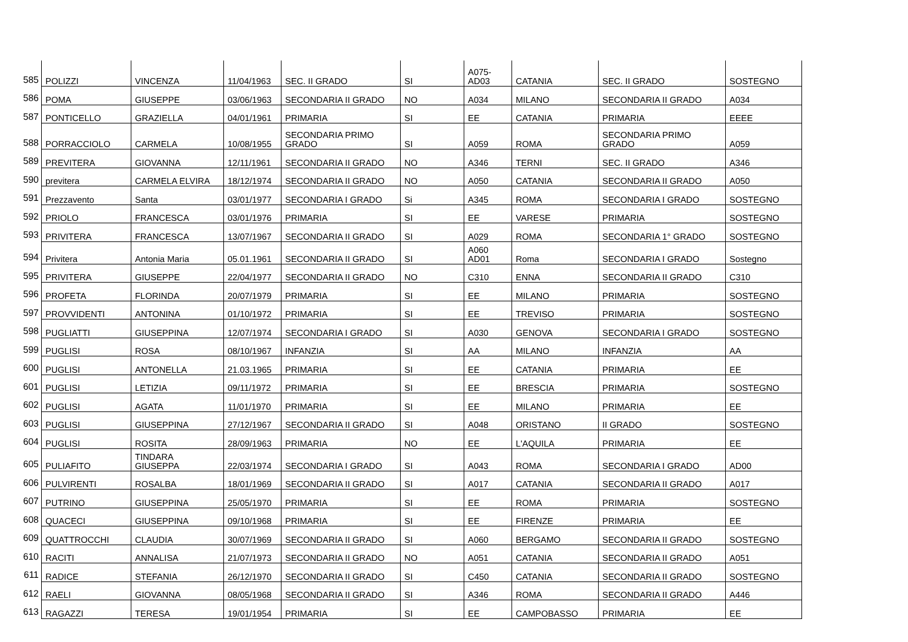| 585 | POLIZZI | VINCENZA | 11/04/1963 | SEC. II GRADO | SI | A075- AD03 | CATANIA | SEC. II GRADO | SOSTEGNO |
| 586 | POMA | GIUSEPPE | 03/06/1963 | SECONDARIA II GRADO | NO | A034 | MILANO | SECONDARIA II GRADO | A034 |
| 587 | PONTICELLO | GRAZIELLA | 04/01/1961 | PRIMARIA | SI | EE | CATANIA | PRIMARIA | EEEE |
| 588 | PORRACCIOLO | CARMELA | 10/08/1955 | SECONDARIA PRIMO GRADO | SI | A059 | ROMA | SECONDARIA PRIMO GRADO | A059 |
| 589 | PREVITERA | GIOVANNA | 12/11/1961 | SECONDARIA II GRADO | NO | A346 | TERNI | SEC. II GRADO | A346 |
| 590 | previtera | CARMELA ELVIRA | 18/12/1974 | SECONDARIA II GRADO | NO | A050 | CATANIA | SECONDARIA II GRADO | A050 |
| 591 | Prezzavento | Santa | 03/01/1977 | SECONDARIA I GRADO | Si | A345 | ROMA | SECONDARIA I GRADO | SOSTEGNO |
| 592 | PRIOLO | FRANCESCA | 03/01/1976 | PRIMARIA | SI | EE | VARESE | PRIMARIA | SOSTEGNO |
| 593 | PRIVITERA | FRANCESCA | 13/07/1967 | SECONDARIA II GRADO | SI | A029 | ROMA | SECONDARIA 1° GRADO | SOSTEGNO |
| 594 | Privitera | Antonia Maria | 05.01.1961 | SECONDARIA II GRADO | SI | A060 AD01 | Roma | SECONDARIA I GRADO | Sostegno |
| 595 | PRIVITERA | GIUSEPPE | 22/04/1977 | SECONDARIA II GRADO | NO | C310 | ENNA | SECONDARIA II GRADO | C310 |
| 596 | PROFETA | FLORINDA | 20/07/1979 | PRIMARIA | SI | EE | MILANO | PRIMARIA | SOSTEGNO |
| 597 | PROVVIDENTI | ANTONINA | 01/10/1972 | PRIMARIA | SI | EE | TREVISO | PRIMARIA | SOSTEGNO |
| 598 | PUGLIATTI | GIUSEPPINA | 12/07/1974 | SECONDARIA I GRADO | SI | A030 | GENOVA | SECONDARIA I GRADO | SOSTEGNO |
| 599 | PUGLISI | ROSA | 08/10/1967 | INFANZIA | SI | AA | MILANO | INFANZIA | AA |
| 600 | PUGLISI | ANTONELLA | 21.03.1965 | PRIMARIA | SI | EE | CATANIA | PRIMARIA | EE |
| 601 | PUGLISI | LETIZIA | 09/11/1972 | PRIMARIA | SI | EE | BRESCIA | PRIMARIA | SOSTEGNO |
| 602 | PUGLISI | AGATA | 11/01/1970 | PRIMARIA | SI | EE | MILANO | PRIMARIA | EE |
| 603 | PUGLISI | GIUSEPPINA | 27/12/1967 | SECONDARIA II GRADO | SI | A048 | ORISTANO | II GRADO | SOSTEGNO |
| 604 | PUGLISI | ROSITA | 28/09/1963 | PRIMARIA | NO | EE | L'AQUILA | PRIMARIA | EE |
| 605 | PULIAFITO | TINDARA GIUSEPPA | 22/03/1974 | SECONDARIA I GRADO | SI | A043 | ROMA | SECONDARIA I GRADO | AD00 |
| 606 | PULVIRENTI | ROSALBA | 18/01/1969 | SECONDARIA II GRADO | SI | A017 | CATANIA | SECONDARIA II GRADO | A017 |
| 607 | PUTRINO | GIUSEPPINA | 25/05/1970 | PRIMARIA | SI | EE | ROMA | PRIMARIA | SOSTEGNO |
| 608 | QUACECI | GIUSEPPINA | 09/10/1968 | PRIMARIA | SI | EE | FIRENZE | PRIMARIA | EE |
| 609 | QUATTROCCHI | CLAUDIA | 30/07/1969 | SECONDARIA II GRADO | SI | A060 | BERGAMO | SECONDARIA II GRADO | SOSTEGNO |
| 610 | RACITI | ANNALISA | 21/07/1973 | SECONDARIA II GRADO | NO | A051 | CATANIA | SECONDARIA II GRADO | A051 |
| 611 | RADICE | STEFANIA | 26/12/1970 | SECONDARIA II GRADO | SI | C450 | CATANIA | SECONDARIA II GRADO | SOSTEGNO |
| 612 | RAELI | GIOVANNA | 08/05/1968 | SECONDARIA II GRADO | SI | A346 | ROMA | SECONDARIA II GRADO | A446 |
| 613 | RAGAZZI | TERESA | 19/01/1954 | PRIMARIA | SI | EE | CAMPOBASSO | PRIMARIA | EE |